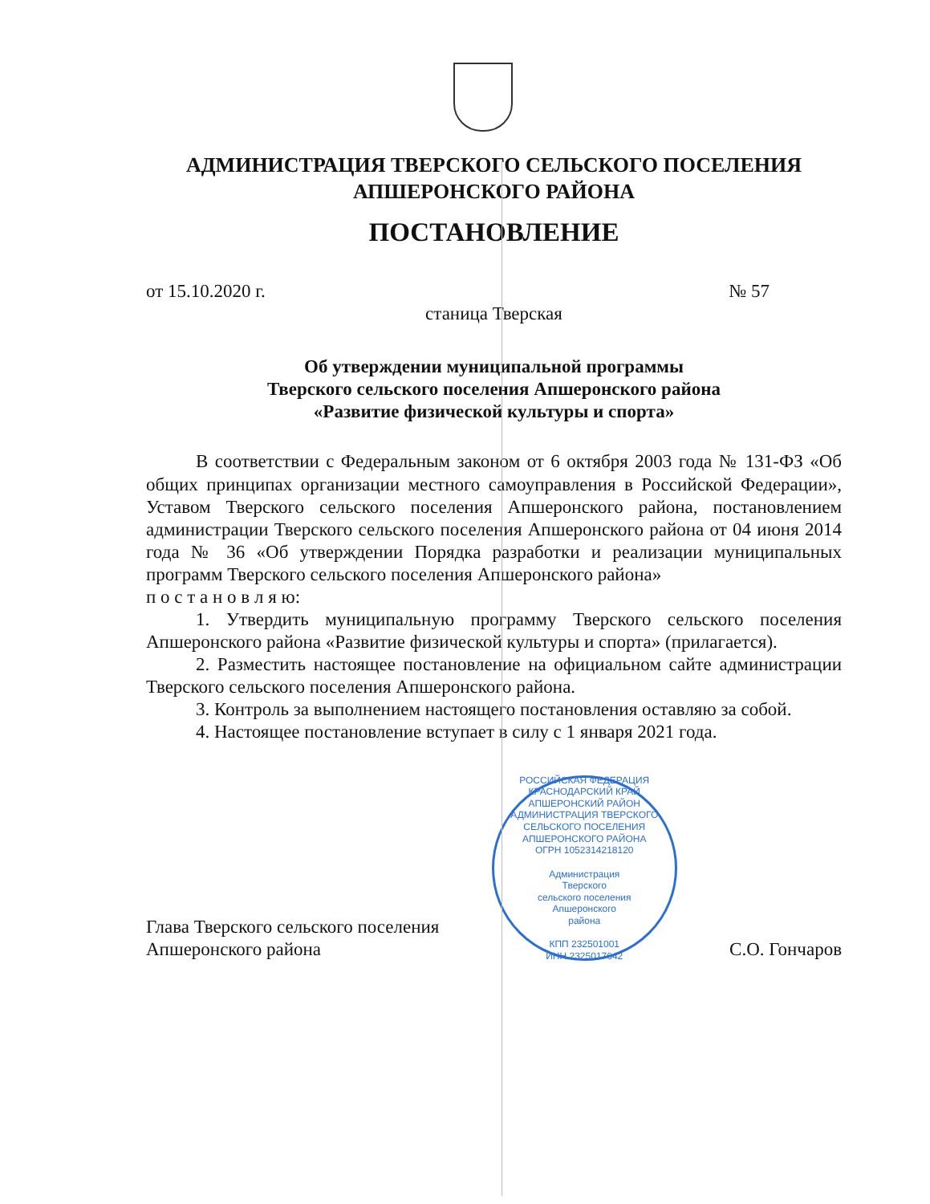АДМИНИСТРАЦИЯ ТВЕРСКОГО СЕЛЬСКОГО ПОСЕЛЕНИЯ
АПШЕРОНСКОГО РАЙОНА
ПОСТАНОВЛЕНИЕ
от 15.10.2020 г. № 57
станица Тверская
Об утверждении муниципальной программы
Тверского сельского поселения Апшеронского района
«Развитие физической культуры и спорта»
В соответствии с Федеральным законом от 6 октября 2003 года № 131-ФЗ «Об общих принципах организации местного самоуправления в Российской Федерации», Уставом Тверского сельского поселения Апшеронского района, постановлением администрации Тверского сельского поселения Апшеронского района от 04 июня 2014 года № 36 «Об утверждении Порядка разработки и реализации муниципальных программ Тверского сельского поселения Апшеронского района»
п о с т а н о в л я ю:
1. Утвердить муниципальную программу Тверского сельского поселения Апшеронского района «Развитие физической культуры и спорта» (прилагается).
2. Разместить настоящее постановление на официальном сайте администрации Тверского сельского поселения Апшеронского района.
3. Контроль за выполнением настоящего постановления оставляю за собой.
4. Настоящее постановление вступает в силу с 1 января 2021 года.
Глава Тверского сельского поселения
Апшеронского района
РОССИЙСКАЯ ФЕДЕРАЦИЯ КРАСНОДАРСКИЙ КРАЙ АПШЕРОНСКИЙ РАЙОН
АДМИНИСТРАЦИЯ ТВЕРСКОГО СЕЛЬСКОГО ПОСЕЛЕНИЯ АПШЕРОНСКОГО РАЙОНА
ОГРН 1052314218120
Администрация
Тверского
сельского поселения
Апшеронского
района
КПП 232501001
ИНН 2325017642
С.О. Гончаров